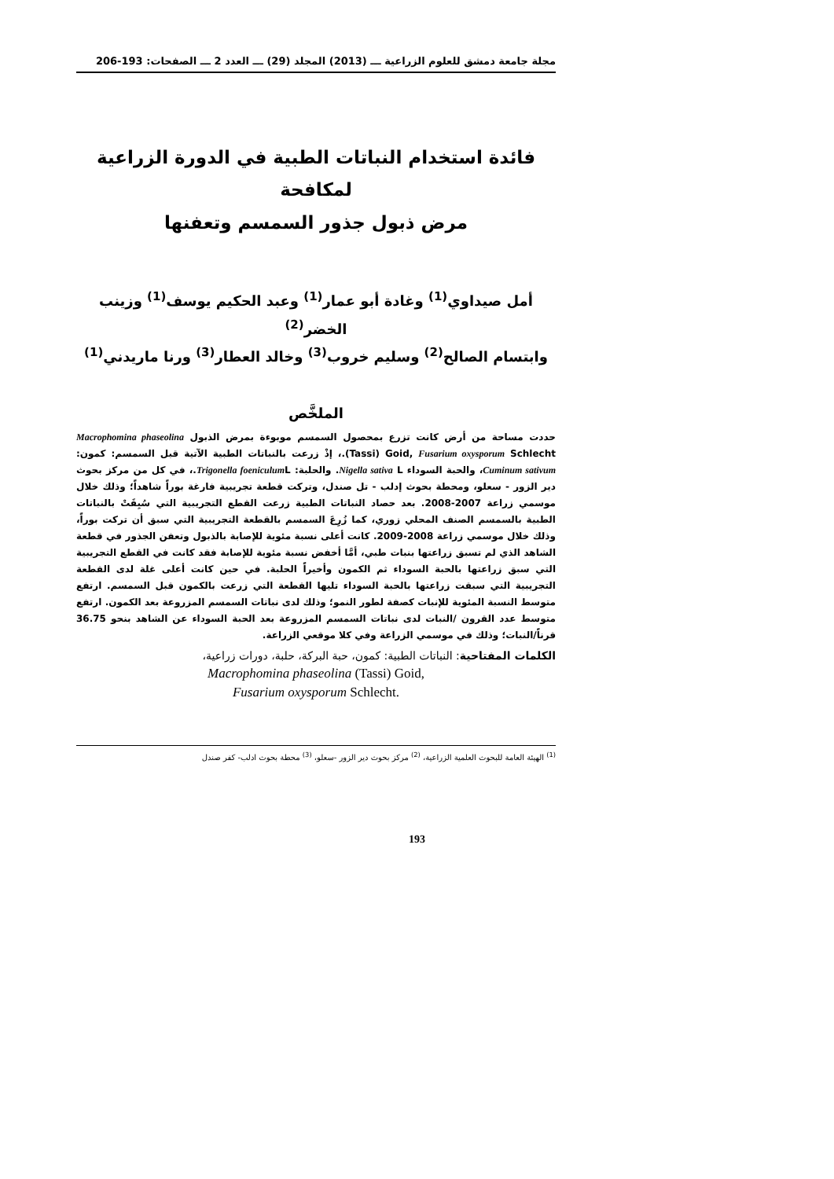مجلة جامعة دمشق للعلوم الزراعية ـــ (2013) المجلد (29) ـــ العدد 2 ـــ الصفحات: 193-206
فائدة استخدام النباتات الطبية في الدورة الزراعية لمكافحة
مرض ذبول جذور السمسم وتعفنها
أمل صيداوي<sup>(1)</sup> وغادة أبو عمار<sup>(1)</sup> وعبد الحكيم يوسف<sup>(1)</sup> وزينب الخضر<sup>(2)</sup>
وابتسام الصالح<sup>(2)</sup> وسليم خروب<sup>(3)</sup> وخالد العطار<sup>(3)</sup> ورنا ماريدني<sup>(1)</sup>
الملخَّص
حددت مساحة من أرض كانت تزرع بمحصول السمسم موبوءة بمرض الذبول Macrophomina phaseolina (Tassi) Goid, Fusarium oxysporum Schlecht.، إذْ زرعت بالنباتات الطبية الآتية قبل السمسم: كمون: Cuminum sativum، والحبة السوداء Nigella sativa L. والحلبة: Trigonella foeniculum L.، في كل من مركز بحوث دير الزور - سعلو، ومحطة بحوث إدلب - تل صندل، وتركت قطعة تجريبية فارغة بوراً شاهداً؛ وذلك خلال موسمي زراعة 2007-2008. بعد حصاد النباتات الطبية زرعت القطع التجريبية التي سُبِقَتْ بالنباتات الطبية بالسمسم الصنف المحلي زوري، كما زُرِعَ السمسم بالقطعة التجريبية التي سبق أن تركت بوراً، وذلك خلال موسمي زراعة 2008-2009. كانت أعلى نسبة مئوية للإصابة بالذبول وتعفن الجذور في قطعة الشاهد الذي لم تسبق زراعتها بنبات طبي، أمَّا أخفض نسبة مئوية للإصابة فقد كانت في القطع التجريبية التي سبق زراعتها بالحبة السوداء ثم الكمون وأخيراً الحلبة. في حين كانت أعلى غلة لدى القطعة التجريبية التي سبقت زراعتها بالحبة السوداء تليها القطعة التي زرعت بالكمون قبل السمسم. ارتفع متوسط النسبة المئوية للإنبات كصفة لطور النمو؛ وذلك لدى نباتات السمسم المزروعة بعد الكمون. ارتفع متوسط عدد القرون /النبات لدى نباتات السمسم المزروعة بعد الحبة السوداء عن الشاهد بنحو 36.75 قرناً/النبات؛ وذلك في موسمي الزراعة وفي كلا موقعي الزراعة.
الكلمات المفتاحية: النباتات الطبية: كمون، حبة البركة، حلبة، دورات زراعية،
Macrophomina phaseolina (Tassi) Goid,
Fusarium oxysporum Schlecht.
<sup>(1)</sup> الهيئة العامة للبحوث العلمية الزراعية، <sup>(2)</sup> مركز بحوث دير الزور -سعلو، <sup>(3)</sup> محطة بحوث ادلب- كفر صندل
193